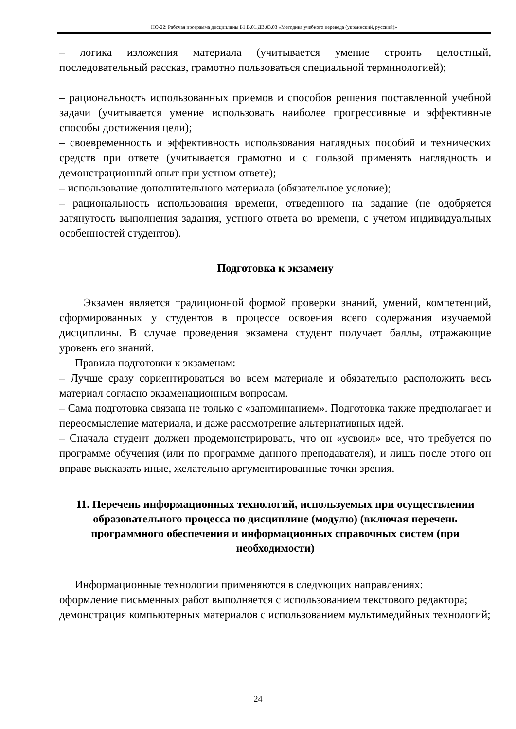НО-22: Рабочая программа дисциплины Б1.В.01.ДВ.03.03 «Методика учебного перевода (украинский, русский)»
– логика изложения материала (учитывается умение строить целостный, последовательный рассказ, грамотно пользоваться специальной терминологией);
– рациональность использованных приемов и способов решения поставленной учебной задачи (учитывается умение использовать наиболее прогрессивные и эффективные способы достижения цели);
– своевременность и эффективность использования наглядных пособий и технических средств при ответе (учитывается грамотно и с пользой применять наглядность и демонстрационный опыт при устном ответе);
– использование дополнительного материала (обязательное условие);
– рациональность использования времени, отведенного на задание (не одобряется затянутость выполнения задания, устного ответа во времени, с учетом индивидуальных особенностей студентов).
Подготовка к экзамену
Экзамен является традиционной формой проверки знаний, умений, компетенций, сформированных у студентов в процессе освоения всего содержания изучаемой дисциплины. В случае проведения экзамена студент получает баллы, отражающие уровень его знаний.
Правила подготовки к экзаменам:
– Лучше сразу сориентироваться во всем материале и обязательно расположить весь материал согласно экзаменационным вопросам.
– Сама подготовка связана не только с «запоминанием». Подготовка также предполагает и переосмысление материала, и даже рассмотрение альтернативных идей.
– Сначала студент должен продемонстрировать, что он «усвоил» все, что требуется по программе обучения (или по программе данного преподавателя), и лишь после этого он вправе высказать иные, желательно аргументированные точки зрения.
11. Перечень информационных технологий, используемых при осуществлении образовательного процесса по дисциплине (модулю) (включая перечень программного обеспечения и информационных справочных систем (при необходимости)
Информационные технологии применяются в следующих направлениях:
оформление письменных работ выполняется с использованием текстового редактора;
демонстрация компьютерных материалов с использованием мультимедийных технологий;
24